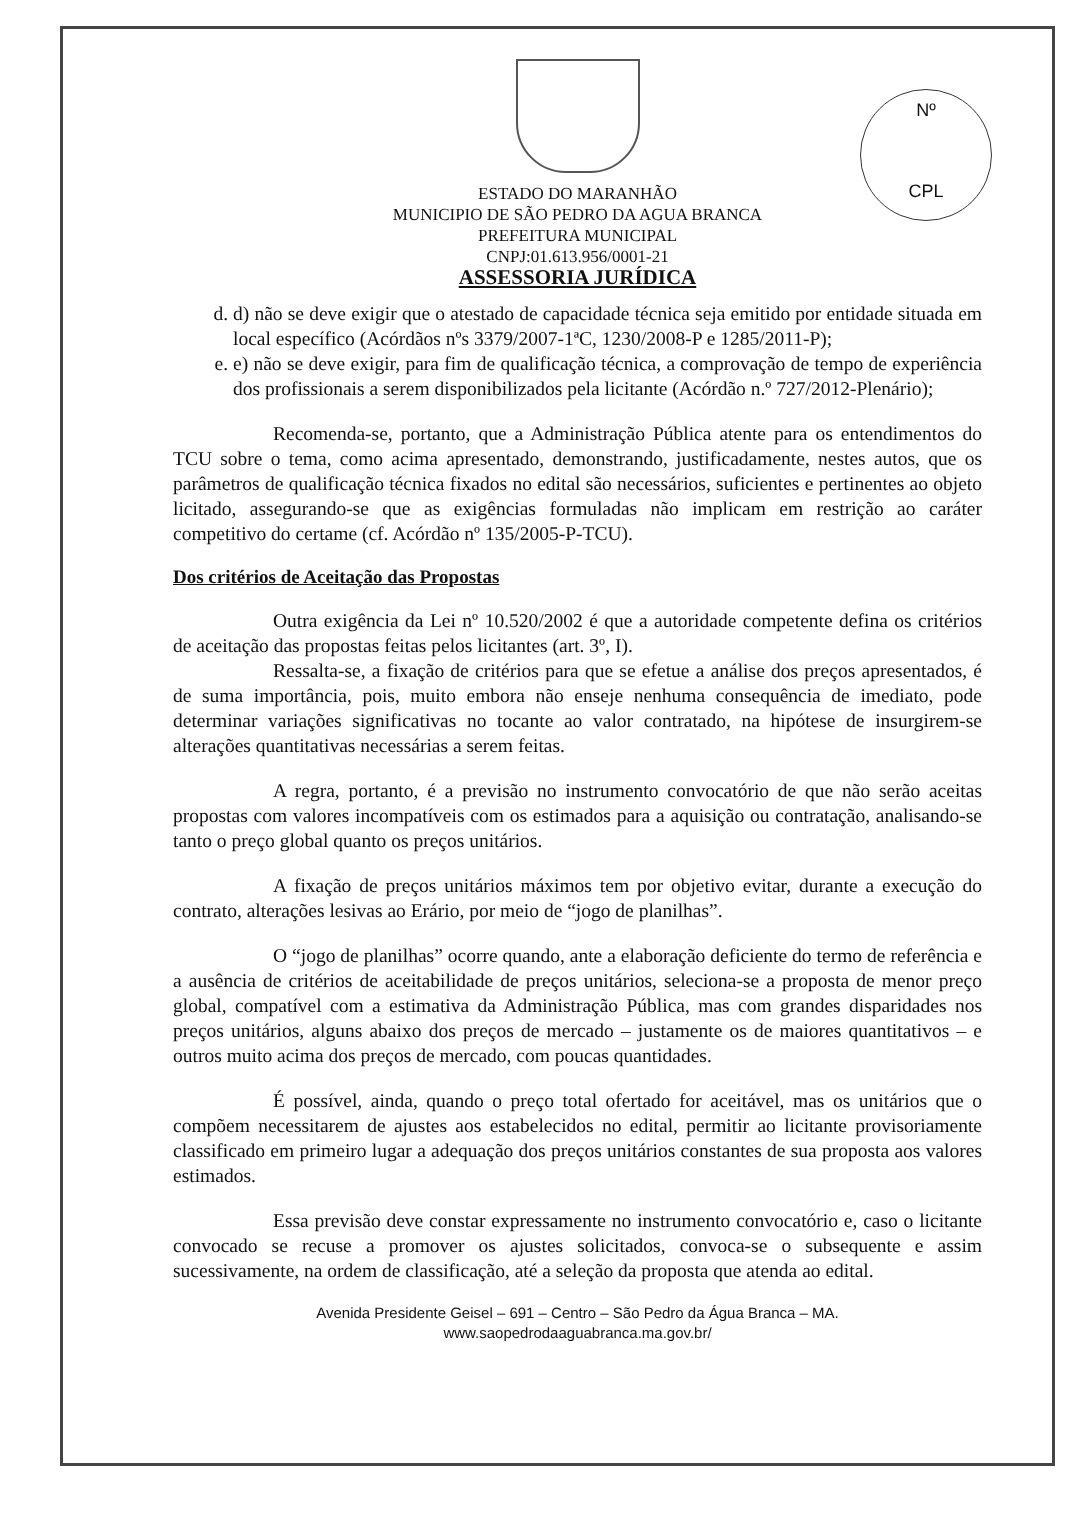Nº
CPL
ESTADO DO MARANHÃO
MUNICIPIO DE SÃO PEDRO DA AGUA BRANCA
PREFEITURA MUNICIPAL
CNPJ:01.613.956/0001-21
ASSESSORIA JURÍDICA
d. d) não se deve exigir que o atestado de capacidade técnica seja emitido por entidade situada em local específico (Acórdãos nºs 3379/2007-1ªC, 1230/2008-P e 1285/2011-P);
e. e) não se deve exigir, para fim de qualificação técnica, a comprovação de tempo de experiência dos profissionais a serem disponibilizados pela licitante (Acórdão n.º 727/2012-Plenário);
Recomenda-se, portanto, que a Administração Pública atente para os entendimentos do TCU sobre o tema, como acima apresentado, demonstrando, justificadamente, nestes autos, que os parâmetros de qualificação técnica fixados no edital são necessários, suficientes e pertinentes ao objeto licitado, assegurando-se que as exigências formuladas não implicam em restrição ao caráter competitivo do certame (cf. Acórdão nº 135/2005-P-TCU).
Dos critérios de Aceitação das Propostas
Outra exigência da Lei nº 10.520/2002 é que a autoridade competente defina os critérios de aceitação das propostas feitas pelos licitantes (art. 3º, I).
Ressalta-se, a fixação de critérios para que se efetue a análise dos preços apresentados, é de suma importância, pois, muito embora não enseje nenhuma consequência de imediato, pode determinar variações significativas no tocante ao valor contratado, na hipótese de insurgirem-se alterações quantitativas necessárias a serem feitas.
A regra, portanto, é a previsão no instrumento convocatório de que não serão aceitas propostas com valores incompatíveis com os estimados para a aquisição ou contratação, analisando-se tanto o preço global quanto os preços unitários.
A fixação de preços unitários máximos tem por objetivo evitar, durante a execução do contrato, alterações lesivas ao Erário, por meio de “jogo de planilhas”.
O “jogo de planilhas” ocorre quando, ante a elaboração deficiente do termo de referência e a ausência de critérios de aceitabilidade de preços unitários, seleciona-se a proposta de menor preço global, compatível com a estimativa da Administração Pública, mas com grandes disparidades nos preços unitários, alguns abaixo dos preços de mercado – justamente os de maiores quantitativos – e outros muito acima dos preços de mercado, com poucas quantidades.
É possível, ainda, quando o preço total ofertado for aceitável, mas os unitários que o compõem necessitarem de ajustes aos estabelecidos no edital, permitir ao licitante provisoriamente classificado em primeiro lugar a adequação dos preços unitários constantes de sua proposta aos valores estimados.
Essa previsão deve constar expressamente no instrumento convocatório e, caso o licitante convocado se recuse a promover os ajustes solicitados, convoca-se o subsequente e assim sucessivamente, na ordem de classificação, até a seleção da proposta que atenda ao edital.
Avenida Presidente Geisel – 691 – Centro – São Pedro da Água Branca – MA.
www.saopedrodaaguabranca.ma.gov.br/